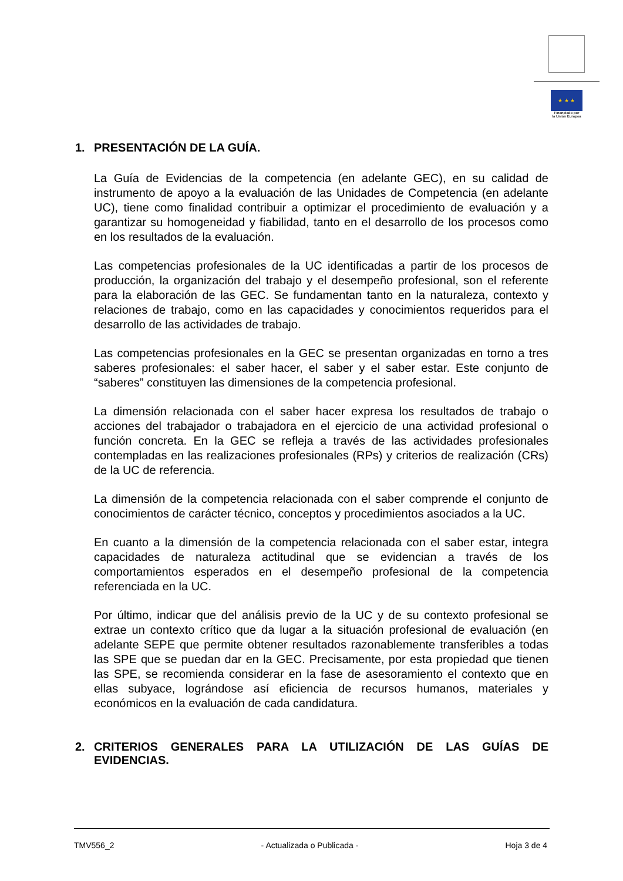★ ★ ★
Financiado por
la Unión Europea
1. PRESENTACIÓN DE LA GUÍA.
La Guía de Evidencias de la competencia (en adelante GEC), en su calidad de instrumento de apoyo a la evaluación de las Unidades de Competencia (en adelante UC), tiene como finalidad contribuir a optimizar el procedimiento de evaluación y a garantizar su homogeneidad y fiabilidad, tanto en el desarrollo de los procesos como en los resultados de la evaluación.
Las competencias profesionales de la UC identificadas a partir de los procesos de producción, la organización del trabajo y el desempeño profesional, son el referente para la elaboración de las GEC. Se fundamentan tanto en la naturaleza, contexto y relaciones de trabajo, como en las capacidades y conocimientos requeridos para el desarrollo de las actividades de trabajo.
Las competencias profesionales en la GEC se presentan organizadas en torno a tres saberes profesionales: el saber hacer, el saber y el saber estar. Este conjunto de “saberes” constituyen las dimensiones de la competencia profesional.
La dimensión relacionada con el saber hacer expresa los resultados de trabajo o acciones del trabajador o trabajadora en el ejercicio de una actividad profesional o función concreta. En la GEC se refleja a través de las actividades profesionales contempladas en las realizaciones profesionales (RPs) y criterios de realización (CRs) de la UC de referencia.
La dimensión de la competencia relacionada con el saber comprende el conjunto de conocimientos de carácter técnico, conceptos y procedimientos asociados a la UC.
En cuanto a la dimensión de la competencia relacionada con el saber estar, integra capacidades de naturaleza actitudinal que se evidencian a través de los comportamientos esperados en el desempeño profesional de la competencia referenciada en la UC.
Por último, indicar que del análisis previo de la UC y de su contexto profesional se extrae un contexto crítico que da lugar a la situación profesional de evaluación (en adelante SEPE que permite obtener resultados razonablemente transferibles a todas las SPE que se puedan dar en la GEC. Precisamente, por esta propiedad que tienen las SPE, se recomienda considerar en la fase de asesoramiento el contexto que en ellas subyace, lográndose así eficiencia de recursos humanos, materiales y económicos en la evaluación de cada candidatura.
2. CRITERIOS GENERALES PARA LA UTILIZACIÓN DE LAS GUÍAS DE EVIDENCIAS.
TMV556_2 - Actualizada o Publicada - Hoja 3 de 4